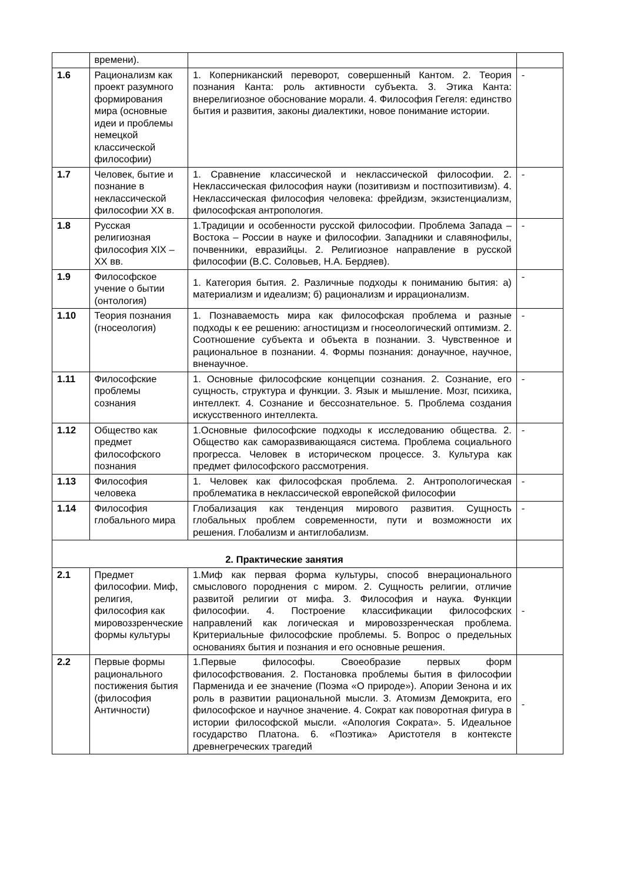| | времени). | | |
| 1.6 | Рационализм как проект разумного формирования мира (основные идеи и проблемы немецкой классической философии) | 1. Коперниканский переворот, совершенный Кантом. 2. Теория познания Канта: роль активности субъекта. 3. Этика Канта: внерелигиозное обоснование морали. 4. Философия Гегеля: единство бытия и развития, законы диалектики, новое понимание истории. | - |
| 1.7 | Человек, бытие и познание в неклассической философии XX в. | 1. Сравнение классической и неклассической философии. 2. Неклассическая философия науки (позитивизм и постпозитивизм). 4. Неклассическая философия человека: фрейдизм, экзистенциализм, философская антропология. | - |
| 1.8 | Русская религиозная философия XIX – XX вв. | 1.Традиции и особенности русской философии. Проблема Запада – Востока – России в науке и философии. Западники и славянофилы, почвенники, евразийцы. 2. Религиозное направление в русской философии (В.С. Соловьев, Н.А. Бердяев). | - |
| 1.9 | Философское учение о бытии (онтология) | 1. Категория бытия. 2. Различные подходы к пониманию бытия: а) материализм и идеализм; б) рационализм и иррационализм. | - |
| 1.10 | Теория познания (гносеология) | 1. Познаваемость мира как философская проблема и разные подходы к ее решению: агностицизм и гносеологический оптимизм. 2. Соотношение субъекта и объекта в познании. 3. Чувственное и рациональное в познании. 4. Формы познания: донаучное, научное, вненаучное. | - |
| 1.11 | Философские проблемы сознания | 1. Основные философские концепции сознания. 2. Сознание, его сущность, структура и функции. 3. Язык и мышление. Мозг, психика, интеллект. 4. Сознание и бессознательное. 5. Проблема создания искусственного интеллекта. | - |
| 1.12 | Общество как предмет философского познания | 1.Основные философские подходы к исследованию общества. 2. Общество как саморазвивающаяся система. Проблема социального прогресса. Человек в историческом процессе. 3. Культура как предмет философского рассмотрения. | - |
| 1.13 | Философия человека | 1. Человек как философская проблема. 2. Антропологическая проблематика в неклассической европейской философии | - |
| 1.14 | Философия глобального мира | Глобализация как тенденция мирового развития. Сущность глобальных проблем современности, пути и возможности их решения. Глобализм и антиглобализм. | - |
| 2. Практические занятия | | | |
| 2.1 | Предмет философии. Миф, религия, философия как мировоззренческие формы культуры | 1.Миф как первая форма культуры, способ внерационального смыслового породнения с миром. 2. Сущность религии, отличие развитой религии от мифа. 3. Философия и наука. Функции философии. 4. Построение классификации философских направлений как логическая и мировоззренческая проблема. Критериальные философские проблемы. 5. Вопрос о предельных основаниях бытия и познания и его основные решения. | - |
| 2.2 | Первые формы рационального постижения бытия (философия Античности) | 1.Первые философы. Своеобразие первых форм философствования. 2. Постановка проблемы бытия в философии Парменида и ее значение (Поэма «О природе»). Апории Зенона и их роль в развитии рациональной мысли. 3. Атомизм Демокрита, его философское и научное значение. 4. Сократ как поворотная фигура в истории философской мысли. «Апология Сократа». 5. Идеальное государство Платона. 6. «Поэтика» Аристотеля в контексте древнегреческих трагедий | - |